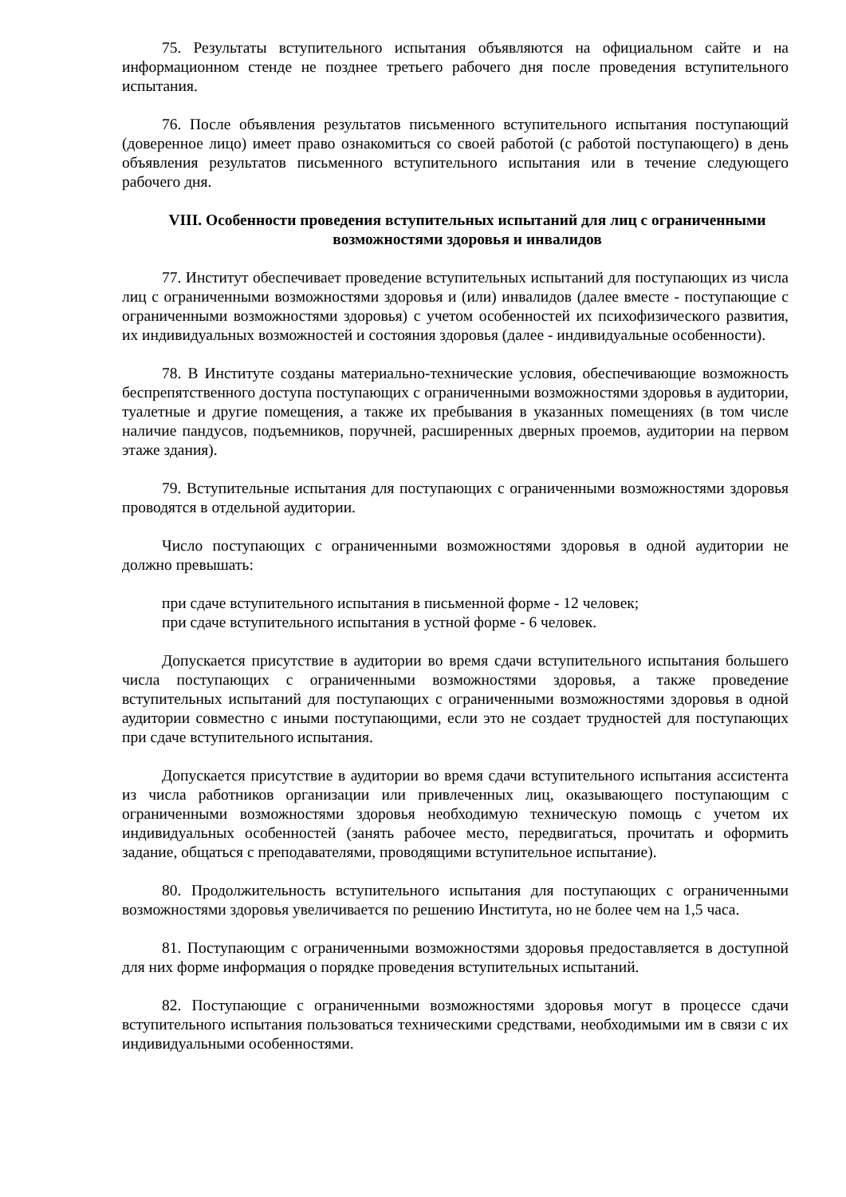75. Результаты вступительного испытания объявляются на официальном сайте и на информационном стенде не позднее третьего рабочего дня после проведения вступительного испытания.
76. После объявления результатов письменного вступительного испытания поступающий (доверенное лицо) имеет право ознакомиться со своей работой (с работой поступающего) в день объявления результатов письменного вступительного испытания или в течение следующего рабочего дня.
VIII. Особенности проведения вступительных испытаний для лиц с ограниченными возможностями здоровья и инвалидов
77. Институт обеспечивает проведение вступительных испытаний для поступающих из числа лиц с ограниченными возможностями здоровья и (или) инвалидов (далее вместе - поступающие с ограниченными возможностями здоровья) с учетом особенностей их психофизического развития, их индивидуальных возможностей и состояния здоровья (далее - индивидуальные особенности).
78. В Институте созданы материально-технические условия, обеспечивающие возможность беспрепятственного доступа поступающих с ограниченными возможностями здоровья в аудитории, туалетные и другие помещения, а также их пребывания в указанных помещениях (в том числе наличие пандусов, подъемников, поручней, расширенных дверных проемов, аудитории на первом этаже здания).
79. Вступительные испытания для поступающих с ограниченными возможностями здоровья проводятся в отдельной аудитории.
Число поступающих с ограниченными возможностями здоровья в одной аудитории не должно превышать:
при сдаче вступительного испытания в письменной форме - 12 человек;
при сдаче вступительного испытания в устной форме - 6 человек.
Допускается присутствие в аудитории во время сдачи вступительного испытания большего числа поступающих с ограниченными возможностями здоровья, а также проведение вступительных испытаний для поступающих с ограниченными возможностями здоровья в одной аудитории совместно с иными поступающими, если это не создает трудностей для поступающих при сдаче вступительного испытания.
Допускается присутствие в аудитории во время сдачи вступительного испытания ассистента из числа работников организации или привлеченных лиц, оказывающего поступающим с ограниченными возможностями здоровья необходимую техническую помощь с учетом их индивидуальных особенностей (занять рабочее место, передвигаться, прочитать и оформить задание, общаться с преподавателями, проводящими вступительное испытание).
80. Продолжительность вступительного испытания для поступающих с ограниченными возможностями здоровья увеличивается по решению Института, но не более чем на 1,5 часа.
81. Поступающим с ограниченными возможностями здоровья предоставляется в доступной для них форме информация о порядке проведения вступительных испытаний.
82. Поступающие с ограниченными возможностями здоровья могут в процессе сдачи вступительного испытания пользоваться техническими средствами, необходимыми им в связи с их индивидуальными особенностями.